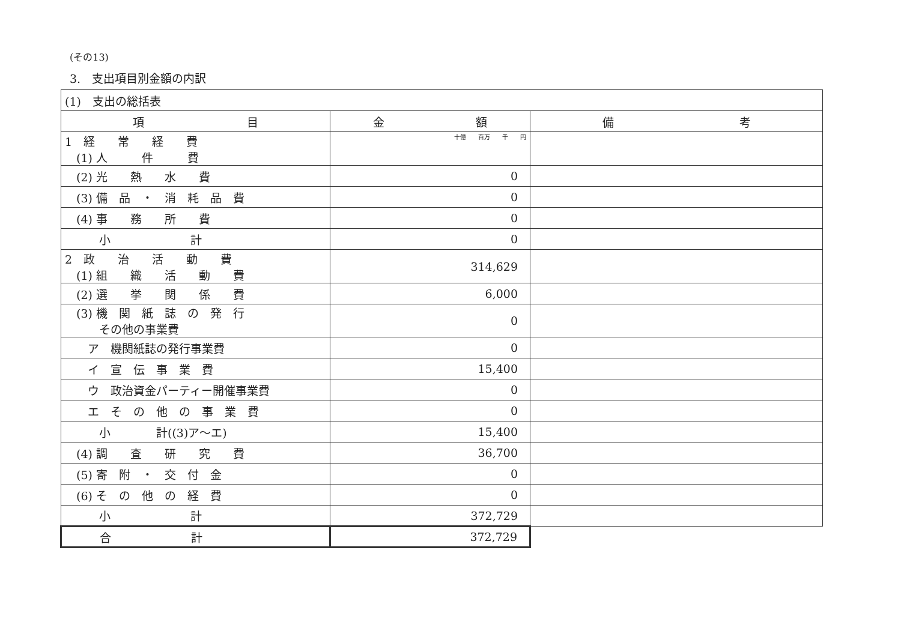(その13)
3.　支出項目別金額の内訳
| (1) 支出の総括表 | | |
| 項 目 | 金 額 | 備 考 |
| 1 経 常 経 費 (1) 人 件 費 | 十億 百万 千 円 | |
| (2) 光 熱 水 費 | 0 | |
| (3) 備 品 ・ 消 耗 品 費 | 0 | |
| (4) 事 務 所 費 | 0 | |
| 小 計 | 0 | |
| 2 政 治 活 動 費 (1) 組 織 活 動 費 | 314,629 | |
| (2) 選 挙 関 係 費 | 6,000 | |
| (3) 機 関 紙 誌 の 発 行 その他の事業費 | 0 | |
| ア 機関紙誌の発行事業費 | 0 | |
| イ 宣 伝 事 業 費 | 15,400 | |
| ウ 政治資金パーティー開催事業費 | 0 | |
| エ そ の 他 の 事 業 費 | 0 | |
| 小 計((3)ア～エ) | 15,400 | |
| (4) 調 査 研 究 費 | 36,700 | |
| (5) 寄 附 ・ 交 付 金 | 0 | |
| (6) そ の 他 の 経 費 | 0 | |
| 小 計 | 372,729 | |
| 合 計 | 372,729 | |